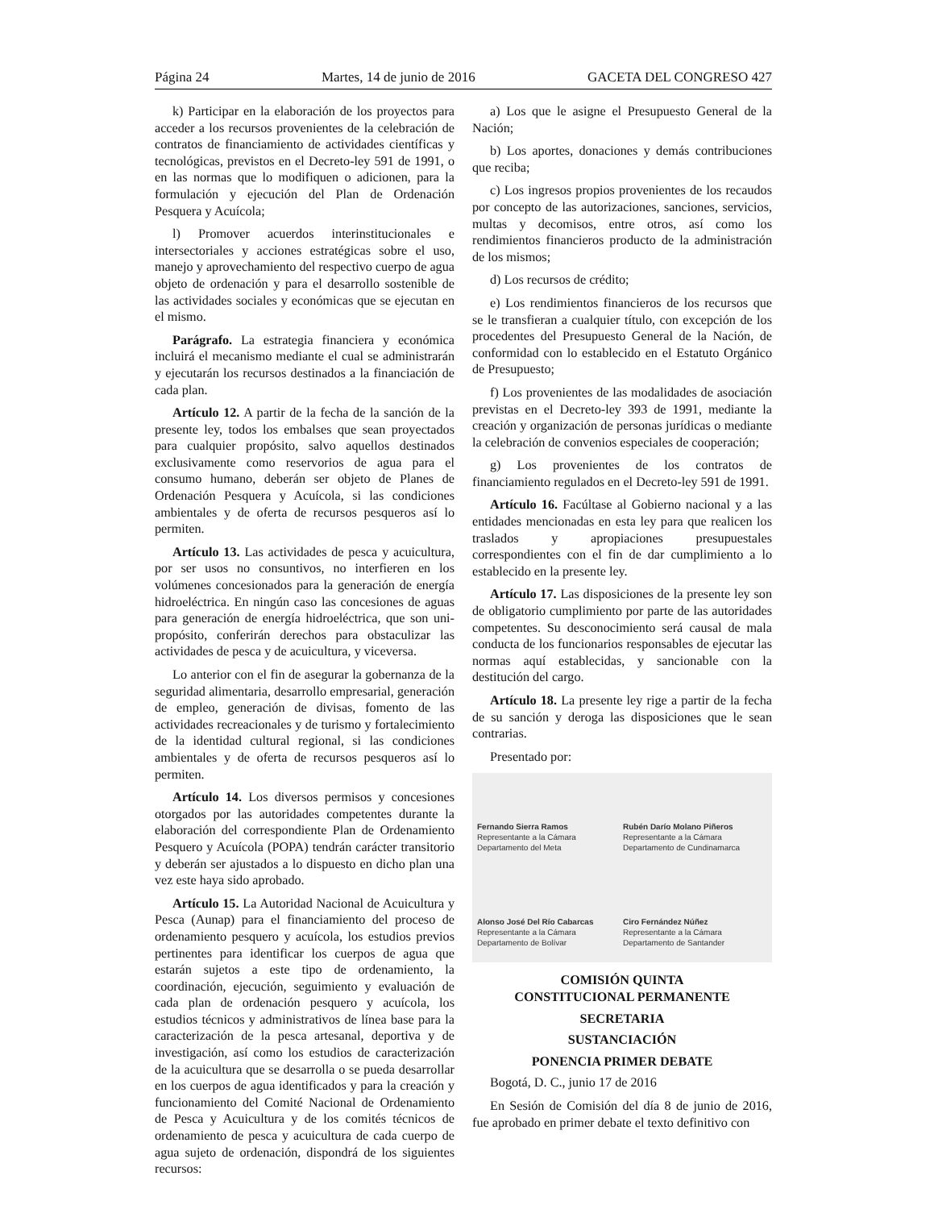Página 24 Martes, 14 de junio de 2016 GACETA DEL CONGRESO 427
k) Participar en la elaboración de los proyectos para acceder a los recursos provenientes de la celebración de contratos de financiamiento de actividades científicas y tecnológicas, previstos en el Decreto-ley 591 de 1991, o en las normas que lo modifiquen o adicionen, para la formulación y ejecución del Plan de Ordenación Pesquera y Acuícola;
l) Promover acuerdos interinstitucionales e intersectoriales y acciones estratégicas sobre el uso, manejo y aprovechamiento del respectivo cuerpo de agua objeto de ordenación y para el desarrollo sostenible de las actividades sociales y económicas que se ejecutan en el mismo.
Parágrafo. La estrategia financiera y económica incluirá el mecanismo mediante el cual se administrarán y ejecutarán los recursos destinados a la financiación de cada plan.
Artículo 12. A partir de la fecha de la sanción de la presente ley, todos los embalses que sean proyectados para cualquier propósito, salvo aquellos destinados exclusivamente como reservorios de agua para el consumo humano, deberán ser objeto de Planes de Ordenación Pesquera y Acuícola, si las condiciones ambientales y de oferta de recursos pesqueros así lo permiten.
Artículo 13. Las actividades de pesca y acuicultura, por ser usos no consuntivos, no interfieren en los volúmenes concesionados para la generación de energía hidroeléctrica. En ningún caso las concesiones de aguas para generación de energía hidroeléctrica, que son uni-propósito, conferirán derechos para obstaculizar las actividades de pesca y de acuicultura, y viceversa.
Lo anterior con el fin de asegurar la gobernanza de la seguridad alimentaria, desarrollo empresarial, generación de empleo, generación de divisas, fomento de las actividades recreacionales y de turismo y fortalecimiento de la identidad cultural regional, si las condiciones ambientales y de oferta de recursos pesqueros así lo permiten.
Artículo 14. Los diversos permisos y concesiones otorgados por las autoridades competentes durante la elaboración del correspondiente Plan de Ordenamiento Pesquero y Acuícola (POPA) tendrán carácter transitorio y deberán ser ajustados a lo dispuesto en dicho plan una vez este haya sido aprobado.
Artículo 15. La Autoridad Nacional de Acuicultura y Pesca (Aunap) para el financiamiento del proceso de ordenamiento pesquero y acuícola, los estudios previos pertinentes para identificar los cuerpos de agua que estarán sujetos a este tipo de ordenamiento, la coordinación, ejecución, seguimiento y evaluación de cada plan de ordenación pesquero y acuícola, los estudios técnicos y administrativos de línea base para la caracterización de la pesca artesanal, deportiva y de investigación, así como los estudios de caracterización de la acuicultura que se desarrolla o se pueda desarrollar en los cuerpos de agua identificados y para la creación y funcionamiento del Comité Nacional de Ordenamiento de Pesca y Acuicultura y de los comités técnicos de ordenamiento de pesca y acuicultura de cada cuerpo de agua sujeto de ordenación, dispondrá de los siguientes recursos:
a) Los que le asigne el Presupuesto General de la Nación;
b) Los aportes, donaciones y demás contribuciones que reciba;
c) Los ingresos propios provenientes de los recaudos por concepto de las autorizaciones, sanciones, servicios, multas y decomisos, entre otros, así como los rendimientos financieros producto de la administración de los mismos;
d) Los recursos de crédito;
e) Los rendimientos financieros de los recursos que se le transfieran a cualquier título, con excepción de los procedentes del Presupuesto General de la Nación, de conformidad con lo establecido en el Estatuto Orgánico de Presupuesto;
f) Los provenientes de las modalidades de asociación previstas en el Decreto-ley 393 de 1991, mediante la creación y organización de personas jurídicas o mediante la celebración de convenios especiales de cooperación;
g) Los provenientes de los contratos de financiamiento regulados en el Decreto-ley 591 de 1991.
Artículo 16. Facúltase al Gobierno nacional y a las entidades mencionadas en esta ley para que realicen los traslados y apropiaciones presupuestales correspondientes con el fin de dar cumplimiento a lo establecido en la presente ley.
Artículo 17. Las disposiciones de la presente ley son de obligatorio cumplimiento por parte de las autoridades competentes. Su desconocimiento será causal de mala conducta de los funcionarios responsables de ejecutar las normas aquí establecidas, y sancionable con la destitución del cargo.
Artículo 18. La presente ley rige a partir de la fecha de su sanción y deroga las disposiciones que le sean contrarias.
Presentado por:
Fernando Sierra Ramos
Representante a la Cámara
Departamento del Meta
Rubén Darío Molano Piñeros
Representante a la Cámara
Departamento de Cundinamarca
Alonso José Del Río Cabarcas
Representante a la Cámara
Departamento de Bolívar
Ciro Fernández Núñez
Representante a la Cámara
Departamento de Santander
COMISIÓN QUINTA
CONSTITUCIONAL PERMANENTE
SECRETARIA
SUSTANCIACIÓN
PONENCIA PRIMER DEBATE
Bogotá, D. C., junio 17 de 2016
En Sesión de Comisión del día 8 de junio de 2016, fue aprobado en primer debate el texto definitivo con